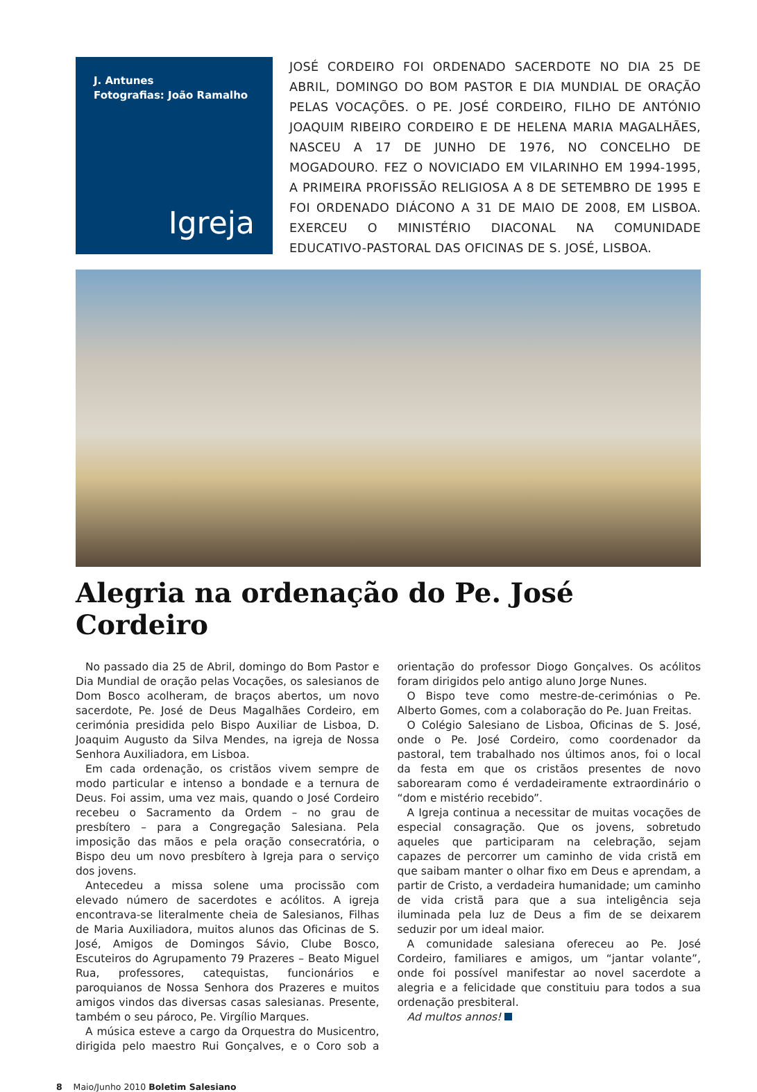J. Antunes
Fotografias: João Ramalho
Igreja
JOSÉ CORDEIRO FOI ORDENADO SACERDOTE NO DIA 25 DE ABRIL, DOMINGO DO BOM PASTOR E DIA MUNDIAL DE ORAÇÃO PELAS VOCAÇÕES. O PE. JOSÉ CORDEIRO, FILHO DE ANTÓNIO JOAQUIM RIBEIRO CORDEIRO E DE HELENA MARIA MAGALHÃES, NASCEU A 17 DE JUNHO DE 1976, NO CONCELHO DE MOGADOURO. FEZ O NOVICIADO EM VILARINHO EM 1994-1995, A PRIMEIRA PROFISSÃO RELIGIOSA A 8 DE SETEMBRO DE 1995 E FOI ORDENADO DIÁCONO A 31 DE MAIO DE 2008, EM LISBOA. EXERCEU O MINISTÉRIO DIACONAL NA COMUNIDADE EDUCATIVO-PASTORAL DAS OFICINAS DE S. JOSÉ, LISBOA.
Alegria na ordenação do Pe. José Cordeiro
No passado dia 25 de Abril, domingo do Bom Pastor e Dia Mundial de oração pelas Vocações, os salesianos de Dom Bosco acolheram, de braços abertos, um novo sacerdote, Pe. José de Deus Magalhães Cordeiro, em cerimónia presidida pelo Bispo Auxiliar de Lisboa, D. Joaquim Augusto da Silva Mendes, na igreja de Nossa Senhora Auxiliadora, em Lisboa.
Em cada ordenação, os cristãos vivem sempre de modo particular e intenso a bondade e a ternura de Deus. Foi assim, uma vez mais, quando o José Cordeiro recebeu o Sacramento da Ordem – no grau de presbítero – para a Congregação Salesiana. Pela imposição das mãos e pela oração consecratória, o Bispo deu um novo presbítero à Igreja para o serviço dos jovens.
Antecedeu a missa solene uma procissão com elevado número de sacerdotes e acólitos. A igreja encontrava-se literalmente cheia de Salesianos, Filhas de Maria Auxiliadora, muitos alunos das Oficinas de S. José, Amigos de Domingos Sávio, Clube Bosco, Escuteiros do Agrupamento 79 Prazeres – Beato Miguel Rua, professores, catequistas, funcionários e paroquianos de Nossa Senhora dos Prazeres e muitos amigos vindos das diversas casas salesianas. Presente, também o seu pároco, Pe. Virgílio Marques.
A música esteve a cargo da Orquestra do Musicentro, dirigida pelo maestro Rui Gonçalves, e o Coro sob a orientação do professor Diogo Gonçalves. Os acólitos foram dirigidos pelo antigo aluno Jorge Nunes.
O Bispo teve como mestre-de-cerimónias o Pe. Alberto Gomes, com a colaboração do Pe. Juan Freitas.
O Colégio Salesiano de Lisboa, Oficinas de S. José, onde o Pe. José Cordeiro, como coordenador da pastoral, tem trabalhado nos últimos anos, foi o local da festa em que os cristãos presentes de novo saborearam como é verdadeiramente extraordinário o “dom e mistério recebido”.
A Igreja continua a necessitar de muitas vocações de especial consagração. Que os jovens, sobretudo aqueles que participaram na celebração, sejam capazes de percorrer um caminho de vida cristã em que saibam manter o olhar fixo em Deus e aprendam, a partir de Cristo, a verdadeira humanidade; um caminho de vida cristã para que a sua inteligência seja iluminada pela luz de Deus a fim de se deixarem seduzir por um ideal maior.
A comunidade salesiana ofereceu ao Pe. José Cordeiro, familiares e amigos, um “jantar volante”, onde foi possível manifestar ao novel sacerdote a alegria e a felicidade que constituiu para todos a sua ordenação presbiteral.
Ad multos annos!
8 Maio/Junho 2010 Boletim Salesiano